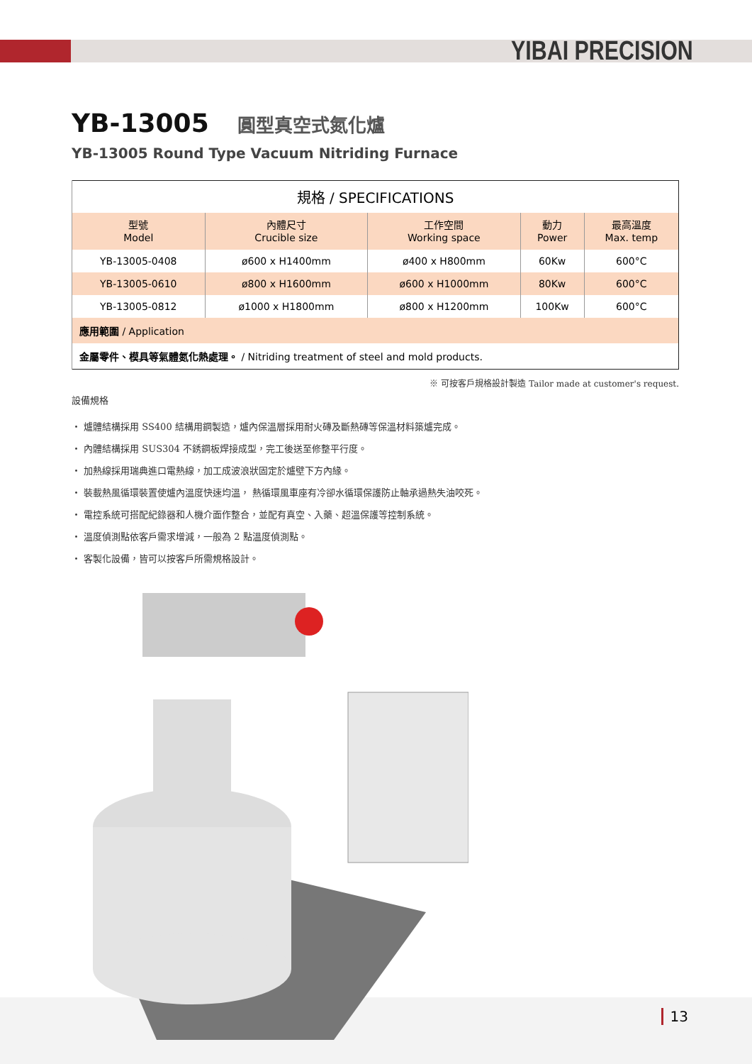YIBAI PRECISION
YB-13005 圓型真空式氮化爐
YB-13005 Round Type Vacuum Nitriding Furnace
| 規格 / SPECIFICATIONS | | | | |
| 型號 Model | 內體尺寸 Crucible size | 工作空間 Working space | 動力 Power | 最高溫度 Max. temp |
| YB-13005-0408 | ø600 x H1400mm | ø400 x H800mm | 60Kw | 600°C |
| YB-13005-0610 | ø800 x H1600mm | ø600 x H1000mm | 80Kw | 600°C |
| YB-13005-0812 | ø1000 x H1800mm | ø800 x H1200mm | 100Kw | 600°C |
| 應用範圍 / Application | | | | |
| 金屬零件、模具等氣體氮化熱處理。 / Nitriding treatment of steel and mold products. | | | | |
※ 可按客戶規格設計製造 Tailor made at customer's request.
設備規格
・ 爐體結構採用 SS400 結構用鋼製造，爐內保溫層採用耐火磚及斷熱磚等保溫材料築爐完成。
・ 內體結構採用 SUS304 不銹鋼板焊接成型，完工後送至修整平行度。
・ 加熱線採用瑞典進口電熱線，加工成波浪狀固定於爐壁下方內緣。
・ 裝載熱風循環裝置使爐內溫度快速均溫， 熱循環風車座有冷卻水循環保護防止軸承過熱失油咬死。
・ 電控系統可搭配紀錄器和人機介面作整合，並配有真空、入藥、超溫保護等控制系統。
・ 溫度偵測點依客戶需求增減，一般為 2 點溫度偵測點。
・ 客製化設備，皆可以按客戶所需規格設計。
13